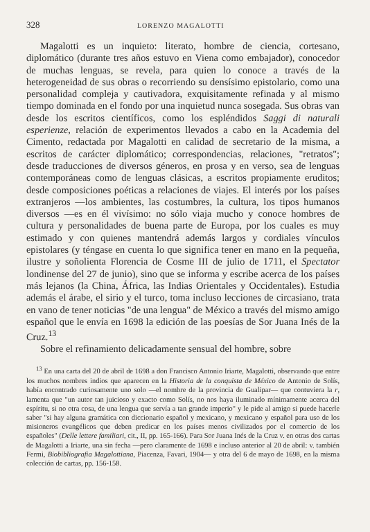328 LORENZO MAGALOTTI
Magalotti es un inquieto: literato, hombre de ciencia, cortesano, diplomático (durante tres años estuvo en Viena como embajador), conocedor de muchas lenguas, se revela, para quien lo conoce a través de la heterogeneidad de sus obras o recorriendo su densísimo epistolario, como una personalidad compleja y cautivadora, exquisitamente refinada y al mismo tiempo dominada en el fondo por una inquietud nunca sosegada. Sus obras van desde los escritos científicos, como los espléndidos Saggi di naturali esperienze, relación de experimentos llevados a cabo en la Academia del Cimento, redactada por Magalotti en calidad de secretario de la misma, a escritos de carácter diplomático; correspondencias, relaciones, "retratos"; desde traducciones de diversos géneros, en prosa y en verso, sea de lenguas contemporáneas como de lenguas clásicas, a escritos propiamente eruditos; desde composiciones poéticas a relaciones de viajes. El interés por los países extranjeros —los ambientes, las costumbres, la cultura, los tipos humanos diversos —es en él vivísimo: no sólo viaja mucho y conoce hombres de cultura y personalidades de buena parte de Europa, por los cuales es muy estimado y con quienes mantendrá además largos y cordiales vínculos epistolares (y téngase en cuenta lo que significa tener en mano en la pequeña, ilustre y soñolienta Florencia de Cosme III de julio de 1711, el Spectator londinense del 27 de junio), sino que se informa y escribe acerca de los países más lejanos (la China, África, las Indias Orientales y Occidentales). Estudia además el árabe, el sirio y el turco, toma incluso lecciones de circasiano, trata en vano de tener noticias "de una lengua" de México a través del mismo amigo español que le envía en 1698 la edición de las poesías de Sor Juana Inés de la Cruz.<sup>13</sup>
Sobre el refinamiento delicadamente sensual del hombre, sobre
<sup>13</sup> En una carta del 20 de abril de 1698 a don Francisco Antonio Iriarte, Magalotti, observando que entre los muchos nombres indios que aparecen en la Historia de la conquista de México de Antonio de Solís, había encontrado curiosamente uno solo —el nombre de la provincia de Gualipar— que contuviera la r, lamenta que "un autor tan juicioso y exacto como Solís, no nos haya iluminado mínimamente acerca del espíritu, si no otra cosa, de una lengua que servía a tan grande imperio" y le pide al amigo si puede hacerle saber "si hay alguna gramática con diccionario español y mexicano, y mexicano y español para uso de los misioneros evangélicos que deben predicar en los países menos civilizados por el comercio de los españoles" (Delle lettere familiari, cit., II, pp. 165-166). Para Sor Juana Inés de la Cruz v. en otras dos cartas de Magalotti a Iriarte, una sin fecha —pero claramente de 1698 e incluso anterior al 20 de abril: v. también Fermi, Biobibliografia Magalottiana, Piacenza, Favari, 1904— y otra del 6 de mayo de 1698, en la misma colección de cartas, pp. 156-158.